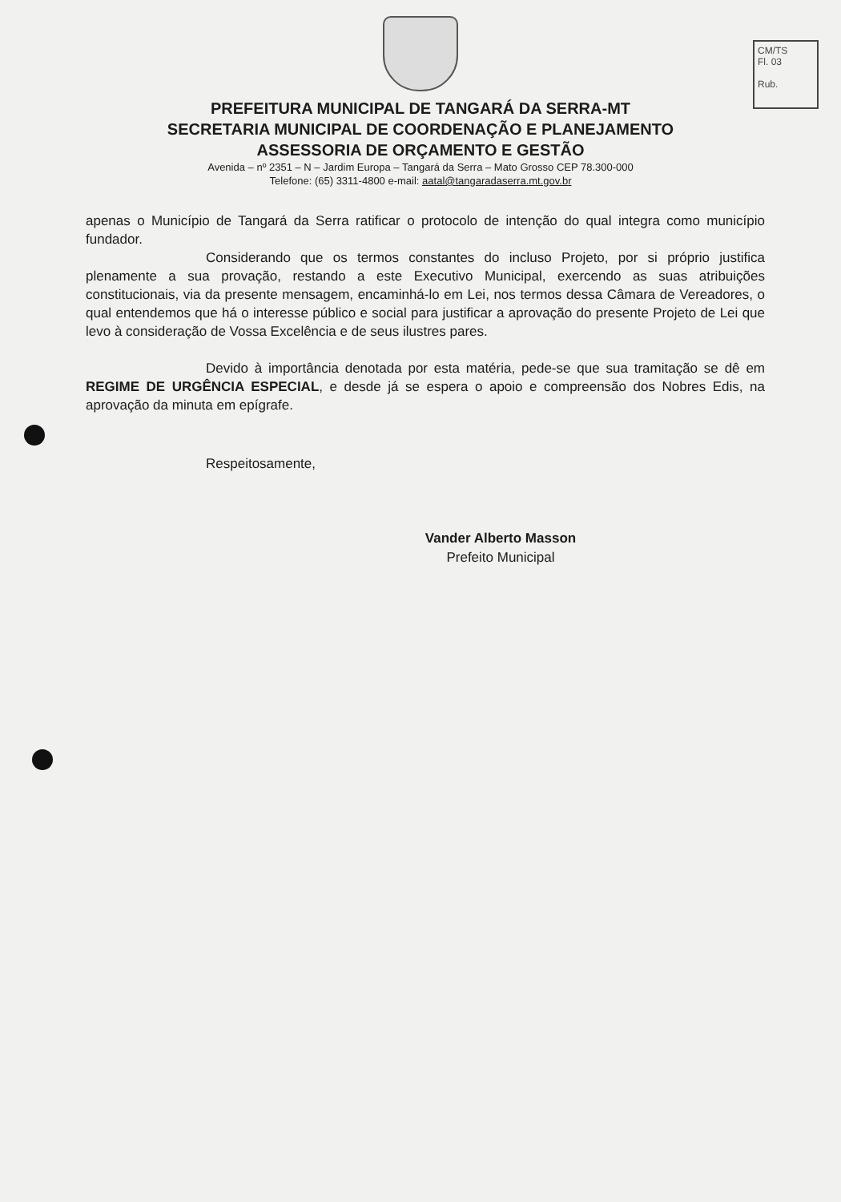CM/TS
Fl. 03
Rub.
PREFEITURA MUNICIPAL DE TANGARÁ DA SERRA-MT
SECRETARIA MUNICIPAL DE COORDENAÇÃO E PLANEJAMENTO
ASSESSORIA DE ORÇAMENTO E GESTÃO
Avenida – nº 2351 – N – Jardim Europa – Tangará da Serra – Mato Grosso CEP 78.300-000
Telefone: (65) 3311-4800 e-mail: aatal@tangaradaserra.mt.gov.br
apenas o Município de Tangará da Serra ratificar o protocolo de intenção do qual integra como município fundador.
Considerando que os termos constantes do incluso Projeto, por si próprio justifica plenamente a sua provação, restando a este Executivo Municipal, exercendo as suas atribuições constitucionais, via da presente mensagem, encaminhá-lo em Lei, nos termos dessa Câmara de Vereadores, o qual entendemos que há o interesse público e social para justificar a aprovação do presente Projeto de Lei que levo à consideração de Vossa Excelência e de seus ilustres pares.
Devido à importância denotada por esta matéria, pede-se que sua tramitação se dê em REGIME DE URGÊNCIA ESPECIAL, e desde já se espera o apoio e compreensão dos Nobres Edis, na aprovação da minuta em epígrafe.
Respeitosamente,
Vander Alberto Masson
Prefeito Municipal